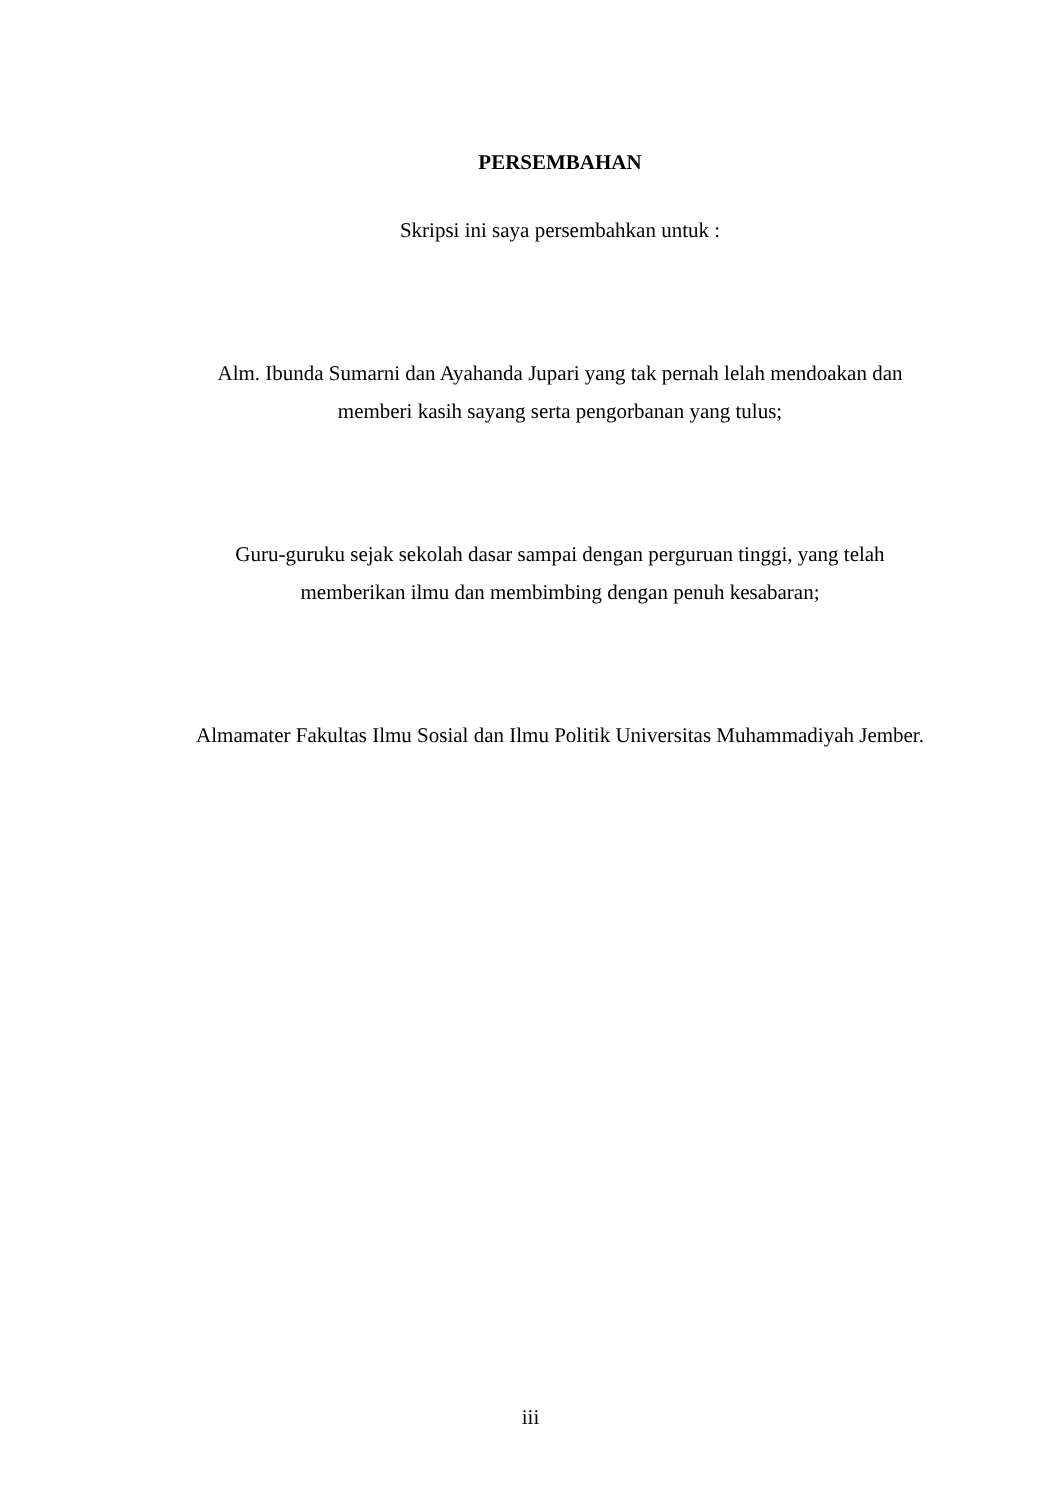PERSEMBAHAN
Skripsi ini saya persembahkan untuk :
Alm. Ibunda Sumarni dan Ayahanda Jupari yang tak pernah lelah mendoakan dan memberi kasih sayang serta pengorbanan yang tulus;
Guru-guruku sejak sekolah dasar sampai dengan perguruan tinggi, yang telah memberikan ilmu dan membimbing dengan penuh kesabaran;
Almamater Fakultas Ilmu Sosial dan Ilmu Politik Universitas Muhammadiyah Jember.
iii